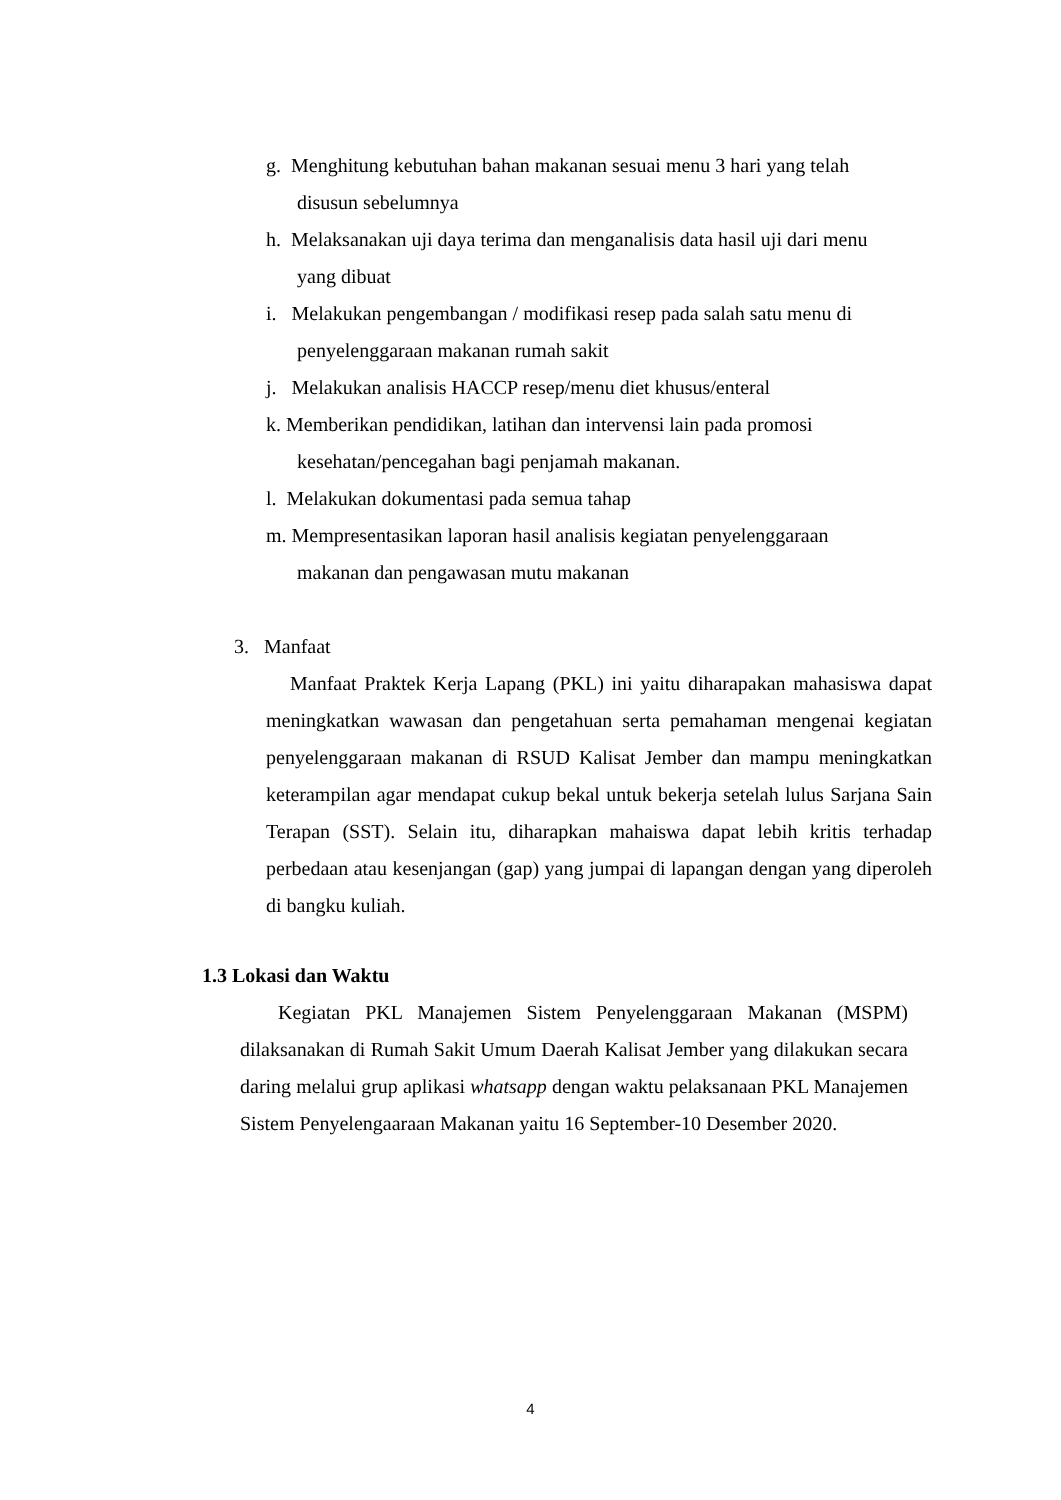g. Menghitung kebutuhan bahan makanan sesuai menu 3 hari yang telah
disusun sebelumnya
h. Melaksanakan uji daya terima dan menganalisis data hasil uji dari menu
yang dibuat
i. Melakukan pengembangan / modifikasi resep pada salah satu menu di
penyelenggaraan makanan rumah sakit
j. Melakukan analisis HACCP resep/menu diet khusus/enteral
k. Memberikan pendidikan, latihan dan intervensi lain pada promosi
kesehatan/pencegahan bagi penjamah makanan.
l. Melakukan dokumentasi pada semua tahap
m. Mempresentasikan laporan hasil analisis kegiatan penyelenggaraan
makanan dan pengawasan mutu makanan
3. Manfaat
Manfaat Praktek Kerja Lapang (PKL) ini yaitu diharapakan mahasiswa dapat meningkatkan wawasan dan pengetahuan serta pemahaman mengenai kegiatan penyelenggaraan makanan di RSUD Kalisat Jember dan mampu meningkatkan keterampilan agar mendapat cukup bekal untuk bekerja setelah lulus Sarjana Sain Terapan (SST). Selain itu, diharapkan mahaiswa dapat lebih kritis terhadap perbedaan atau kesenjangan (gap) yang jumpai di lapangan dengan yang diperoleh di bangku kuliah.
1.3 Lokasi dan Waktu
Kegiatan PKL Manajemen Sistem Penyelenggaraan Makanan (MSPM) dilaksanakan di Rumah Sakit Umum Daerah Kalisat Jember yang dilakukan secara daring melalui grup aplikasi whatsapp dengan waktu pelaksanaan PKL Manajemen Sistem Penyelengaaraan Makanan yaitu 16 September-10 Desember 2020.
4